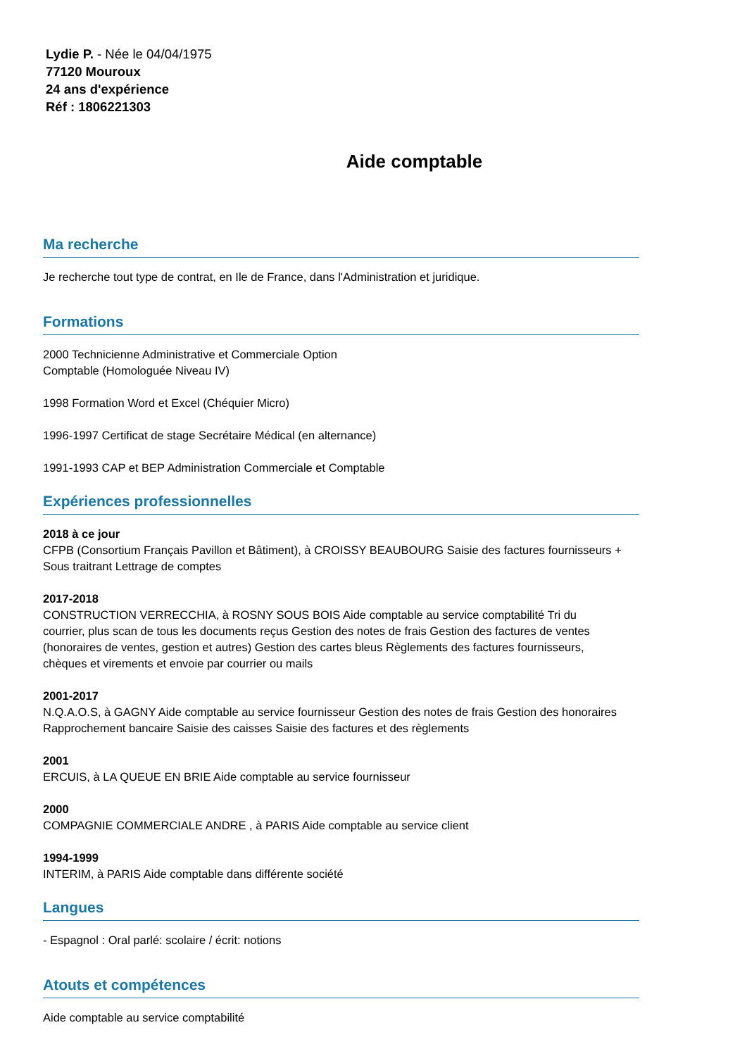Lydie P. - Née le 04/04/1975
77120 Mouroux
24 ans d'expérience
Réf : 1806221303
Aide comptable
Ma recherche
Je recherche tout type de contrat, en Ile de France, dans l'Administration et juridique.
Formations
2000 Technicienne Administrative et Commerciale Option
Comptable (Homologuée Niveau IV)
1998 Formation Word et Excel (Chéquier Micro)
1996-1997 Certificat de stage Secrétaire Médical (en alternance)
1991-1993 CAP et BEP Administration Commerciale et Comptable
Expériences professionnelles
2018 à ce jour
CFPB (Consortium Français Pavillon et Bâtiment), à CROISSY BEAUBOURG Saisie des factures fournisseurs +
Sous traitrant Lettrage de comptes
2017-2018
CONSTRUCTION VERRECCHIA, à ROSNY SOUS BOIS Aide comptable au service comptabilité Tri du
courrier, plus scan de tous les documents reçus Gestion des notes de frais Gestion des factures de ventes
(honoraires de ventes, gestion et autres) Gestion des cartes bleus Règlements des factures fournisseurs,
chèques et virements et envoie par courrier ou mails
2001-2017
N.Q.A.O.S, à GAGNY Aide comptable au service fournisseur Gestion des notes de frais Gestion des honoraires
Rapprochement bancaire Saisie des caisses Saisie des factures et des règlements
2001
ERCUIS, à LA QUEUE EN BRIE Aide comptable au service fournisseur
2000
COMPAGNIE COMMERCIALE ANDRE , à PARIS Aide comptable au service client
1994-1999
INTERIM, à PARIS Aide comptable dans différente société
Langues
- Espagnol : Oral parlé: scolaire / écrit: notions
Atouts et compétences
Aide comptable au service comptabilité